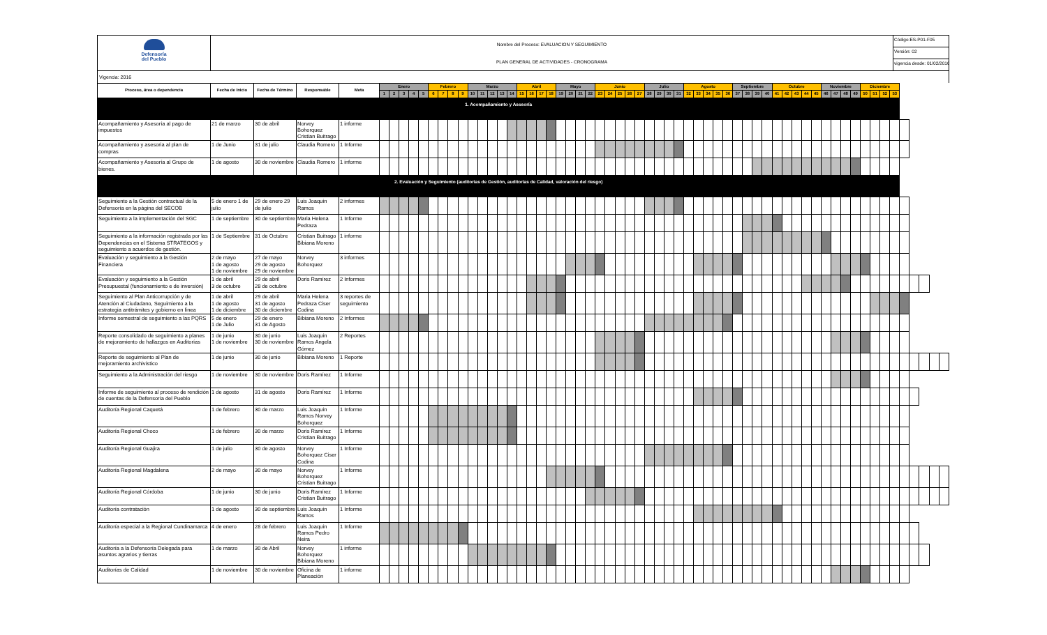Defensoría
del Pueblo
Nombre del Proceso: EVALUACION Y SEGUIMIENTO
PLAN GENERAL DE ACTIVIDADES - CRONOGRAMA
Código:ES-P01-F05
Versión: 02
vigencia desde: 01/02/2016
Vigencia: 2016
| Proceso, área o dependencia | Fecha de Inicio | Fecha de Término | Responsable | Meta | Enero | | | | | Febrero | | | | Marzo | | | | | Abril | | | | Mayo | | | | Junio | | | | | Julio | | | | Agosto | | | | | Septiembre | | | | Octubre | | | | | Noviembre | | | | Diciembre | | | | | | | | |
| --- | --- | --- | --- | --- | --- | --- | --- | --- | --- | --- | --- | --- | --- | --- | --- | --- | --- | --- | --- | --- | --- | --- | --- | --- | --- | --- | --- | --- | --- | --- | --- | --- | --- | --- | --- | --- | --- | --- | --- | --- | --- | --- | --- | --- | --- | --- | --- | --- | --- | --- | --- | --- | --- | --- | --- | --- | --- | --- | --- | --- | --- | --- |
| | | | | | 1 | 2 | 3 | 4 | 5 | 6 | 7 | 8 | 9 | 10 | 11 | 12 | 13 | 14 | 15 | 16 | 17 | 18 | 19 | 20 | 21 | 22 | 23 | 24 | 25 | 26 | 27 | 28 | 29 | 30 | 31 | 32 | 33 | 34 | 35 | 36 | 37 | 38 | 39 | 40 | 41 | 42 | 43 | 44 | 45 | 46 | 47 | 48 | 49 | 50 | 51 | 52 | 53 | | | | | |
| 1. Acompañamiento y Asesoría | | | | | | | | | | | | | | | | | | | | | | | | | | | | | | | | | | | | | | | | | | | | | | | | | | | | | | | | | | | | | | |
| Acompañamiento y Asesoría al pago de impuestos | 21 de marzo | 30 de abril | Norvey Bohorquez Cristian Buitrago | 1 informe | | | | | | | | | | | | | | | | | | | | | | | | | | | | | | | | | | | | | | | | | | | | | | | | | | | | | | | | | | |
| Acompañamiento y asesoria al plan de compras | 1 de Junio | 31 de julio | Claudia Romero | 1 Informe | | | | | | | | | | | | | | | | | | | | | | | | | | | | | | | | | | | | | | | | | | | | | | | | | | | | | | | | | | |
| Acompañamiento y Asesoría al Grupo de bienes. | 1 de agosto | 30 de noviembre | Claudia Romero | 1 informe | | | | | | | | | | | | | | | | | | | | | | | | | | | | | | | | | | | | | | | | | | | | | | | | | | | | | | | | | | |
| 2. Evaluación y Seguimiento (auditorias de Gestión, auditorías de Calidad, valoración del riesgo) | | | | | | | | | | | | | | | | | | | | | | | | | | | | | | | | | | | | | | | | | | | | | | | | | | | | | | | | | | | | | | |
| Seguimiento a la Gestión contractual de la Defensoría en la página del SECOB | 5 de enero 1 de julio | 29 de enero 29 de julio | Luis Joaquín Ramos | 2 informes | | | | | | | | | | | | | | | | | | | | | | | | | | | | | | | | | | | | | | | | | | | | | | | | | | | | | | | | | | |
| Seguimiento a la implementación del SGC | 1 de septiembre | 30 de septiembre | Maria Helena Pedraza | 1 Informe | | | | | | | | | | | | | | | | | | | | | | | | | | | | | | | | | | | | | | | | | | | | | | | | | | | | | | | | | | |
| Seguimiento a la información registrada por las Dependencias en el Sistema STRATEGOS y seguimiento a acuerdos de gestión. | 1 de Septiembre | 31 de Octubre | Cristian Buitrago Bibiana Moreno | 1 informe | | | | | | | | | | | | | | | | | | | | | | | | | | | | | | | | | | | | | | | | | | | | | | | | | | | | | | | | | | |
| Evaluación y seguimiento a la Gestión Financiera | 2 de mayo 1 de agosto 1 de noviembre | 27 de mayo 29 de agosto 29 de noviembre | Norvey Bohorquez | 3 informes | | | | | | | | | | | | | | | | | | | | | | | | | | | | | | | | | | | | | | | | | | | | | | | | | | | | | | | | | | |
| Evaluación y seguimiento a la Gestión Presupuestal (funcionamiento e de inversión) | 1 de abril 3 de octubre | 29 de abril 28 de octubre | Doris Ramírez | 2 Informes | | | | | | | | | | | | | | | | | | | | | | | | | | | | | | | | | | | | | | | | | | | | | | | | | | | | | | | | | | |
| Seguimiento al Plan Anticorrupción y de Atención al Ciudadano, Seguimiento a la estrategia antitrámites y gobierno en línea | 1 de abril 1 de agosto 1 de diciembre | 29 de abril 31 de agosto 30 de diciembre | Maria Helena Pedraza Ciser Codina | 3 reportes de seguimiento | | | | | | | | | | | | | | | | | | | | | | | | | | | | | | | | | | | | | | | | | | | | | | | | | | | | | | | | | | |
| Informe semestral de seguimiento a las PQRS | 5 de enero 1 de Julio | 29 de enero 31 de Agosto | Bibiana Moreno | 2 Informes | | | | | | | | | | | | | | | | | | | | | | | | | | | | | | | | | | | | | | | | | | | | | | | | | | | | | | | | | | |
| Reporte consolidado de seguimiento a planes de mejoramiento de hallazgos en Auditorías | 1 de junio 1 de noviembre | 30 de junio 30 de noviembre | Luis Joaquín Ramos Angela Gómez | 2 Reportes | | | | | | | | | | | | | | | | | | | | | | | | | | | | | | | | | | | | | | | | | | | | | | | | | | | | | | | | | | |
| Reporte de seguimiento al Plan de mejoramiento archivístico | 1 de junio | 30 de junio | Bibiana Moreno | 1 Reporte | | | | | | | | | | | | | | | | | | | | | | | | | | | | | | | | | | | | | | | | | | | | | | | | | | | | | | | | | | |
| Seguimiento a la Administración del riesgo | 1 de noviembre | 30 de noviembre | Doris Ramírez | 1 Informe | | | | | | | | | | | | | | | | | | | | | | | | | | | | | | | | | | | | | | | | | | | | | | | | | | | | | | | | | | |
| Informe de seguimiento al proceso de rendición de cuentas de la Defensoría del Pueblo | 1 de agosto | 31 de agosto | Doris Ramírez | 1 Informe | | | | | | | | | | | | | | | | | | | | | | | | | | | | | | | | | | | | | | | | | | | | | | | | | | | | | | | | | | |
| Auditoría Regional Caquetá | 1 de febrero | 30 de marzo | Luis Joaquín Ramos Norvey Bohorquez | 1 Informe | | | | | | | | | | | | | | | | | | | | | | | | | | | | | | | | | | | | | | | | | | | | | | | | | | | | | | | | | | |
| Auditoría Regional Choco | 1 de febrero | 30 de marzo | Doris Ramírez Cristian Buitrago | 1 Informe | | | | | | | | | | | | | | | | | | | | | | | | | | | | | | | | | | | | | | | | | | | | | | | | | | | | | | | | | | |
| Auditoría Regional Guajira | 1 de julio | 30 de agosto | Norvey Bohorquez Ciser Codina | 1 Informe | | | | | | | | | | | | | | | | | | | | | | | | | | | | | | | | | | | | | | | | | | | | | | | | | | | | | | | | | | |
| Auditoría Regional Magdalena | 2 de mayo | 30 de mayo | Norvey Bohorquez Cristian Buitrago | 1 Informe | | | | | | | | | | | | | | | | | | | | | | | | | | | | | | | | | | | | | | | | | | | | | | | | | | | | | | | | | | |
| Auditoría Regional Córdoba | 1 de junio | 30 de junio | Doris Ramírez Cristian Buitrago | 1 Informe | | | | | | | | | | | | | | | | | | | | | | | | | | | | | | | | | | | | | | | | | | | | | | | | | | | | | | | | | | |
| Auditoría contratación | 1 de agosto | 30 de septiembre | Luis Joaquín Ramos | 1 Informe | | | | | | | | | | | | | | | | | | | | | | | | | | | | | | | | | | | | | | | | | | | | | | | | | | | | | | | | | | |
| Auditoría especial a la Regional Cundinamarca | 4 de enero | 28 de febrero | Luis Joaquín Ramos Pedro Neira | 1 Informe | | | | | | | | | | | | | | | | | | | | | | | | | | | | | | | | | | | | | | | | | | | | | | | | | | | | | | | | | | |
| Auditoría a la Defensoría Delegada para asuntos agrarios y tierras | 1 de marzo | 30 de Abril | Norvey Bohorquez Bibiana Moreno | 1 informe | | | | | | | | | | | | | | | | | | | | | | | | | | | | | | | | | | | | | | | | | | | | | | | | | | | | | | | | | | |
| Auditorías de Calidad | 1 de noviembre | 30 de noviembre | Oficina de Planeación | 1 informe | | | | | | | | | | | | | | | | | | | | | | | | | | | | | | | | | | | | | | | | | | | | | | | | | | | | | | | | | | |